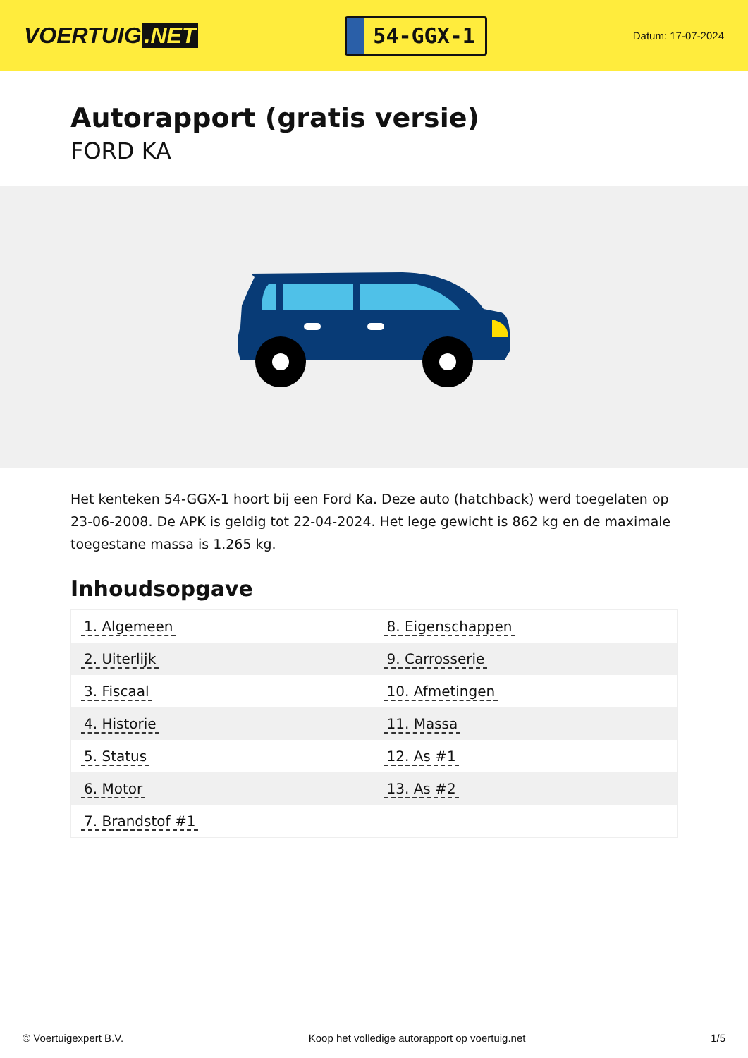VOERTUIG.NET
54-GGX-1
Datum: 17-07-2024
Autorapport (gratis versie)
FORD KA
Het kenteken 54-GGX-1 hoort bij een Ford Ka. Deze auto (hatchback) werd toegelaten op 23-06-2008. De APK is geldig tot 22-04-2024. Het lege gewicht is 862 kg en de maximale toegestane massa is 1.265 kg.
Inhoudsopgave
| 1. Algemeen | 8. Eigenschappen |
| 2. Uiterlijk | 9. Carrosserie |
| 3. Fiscaal | 10. Afmetingen |
| 4. Historie | 11. Massa |
| 5. Status | 12. As #1 |
| 6. Motor | 13. As #2 |
| 7. Brandstof #1 | |
© Voertuigexpert B.V. Koop het volledige autorapport op voertuig.net 1/5